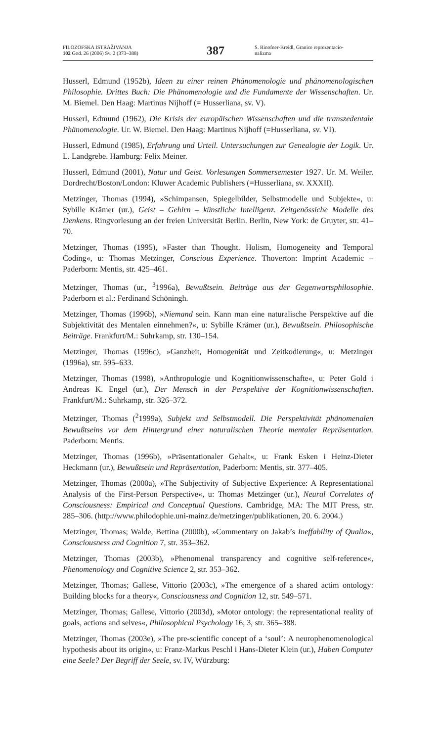FILOZOFSKA ISTRAŽIVANJA
102 God. 26 (2006) Sv. 2 (373–388)
387
S. Rinofner-Kreidl, Granice reprezentacio-
nalizma
Husserl, Edmund (1952b), Ideen zu einer reinen Phänomenologie und phänomenologischen Philosophie. Drittes Buch: Die Phänomenologie und die Fundamente der Wissenschaften. Ur. M. Biemel. Den Haag: Martinus Nijhoff (= Husserliana, sv. V).
Husserl, Edmund (1962), Die Krisis der europäischen Wissenschaften und die transzedentale Phänomenologie. Ur. W. Biemel. Den Haag: Martinus Nijhoff (=Husserliana, sv. VI).
Husserl, Edmund (1985), Erfahrung und Urteil. Untersuchungen zur Genealogie der Logik. Ur. L. Landgrebe. Hamburg: Felix Meiner.
Husserl, Edmund (2001), Natur und Geist. Vorlesungen Sommersemester 1927. Ur. M. Weiler. Dordrecht/Boston/London: Kluwer Academic Publishers (=Husserliana, sv. XXXII).
Metzinger, Thomas (1994), »Schimpansen, Spiegelbilder, Selbstmodelle und Subjekte«, u: Sybille Krämer (ur.), Geist – Gehirn – künstliche Intelligenz. Zeitgenössiche Modelle des Denkens. Ringvorlesung an der freien Universität Berlin. Berlin, New York: de Gruyter, str. 41–70.
Metzinger, Thomas (1995), »Faster than Thought. Holism, Homogeneity and Temporal Coding«, u: Thomas Metzinger, Conscious Experience. Thoverton: Imprint Academic – Paderborn: Mentis, str. 425–461.
Metzinger, Thomas (ur., <sup>3</sup>1996a), Bewußtsein. Beiträge aus der Gegenwartsphilosophie. Paderborn et al.: Ferdinand Schöningh.
Metzinger, Thomas (1996b), »Niemand sein. Kann man eine naturalische Perspektive auf die Subjektivität des Mentalen einnehmen?«, u: Sybille Krämer (ur.), Bewußtsein. Philosophische Beiträge. Frankfurt/M.: Suhrkamp, str. 130–154.
Metzinger, Thomas (1996c), »Ganzheit, Homogenität und Zeitkodierung«, u: Metzinger (1996a), str. 595–633.
Metzinger, Thomas (1998), »Anthropologie und Kognitionwissenschafte«, u: Peter Gold i Andreas K. Engel (ur.), Der Mensch in der Perspektive der Kognitionwissenschaften. Frankfurt/M.: Suhrkamp, str. 326–372.
Metzinger, Thomas (<sup>2</sup>1999a), Subjekt und Selbstmodell. Die Perspektivität phänomenalen Bewußtseins vor dem Hintergrund einer naturalischen Theorie mentaler Repräsentation. Paderborn: Mentis.
Metzinger, Thomas (1996b), »Präsentationaler Gehalt«, u: Frank Esken i Heinz-Dieter Heckmann (ur.), Bewußtsein und Repräsentation, Paderborn: Mentis, str. 377–405.
Metzinger, Thomas (2000a), »The Subjectivity of Subjective Experience: A Representational Analysis of the First-Person Perspective«, u: Thomas Metzinger (ur.), Neural Correlates of Consciousness: Empirical and Conceptual Questions. Cambridge, MA: The MIT Press, str. 285–306. (http://www.philodophie.uni-mainz.de/metzinger/publikationen, 20. 6. 2004.)
Metzinger, Thomas; Walde, Bettina (2000b), »Commentary on Jakab’s Ineffability of Qualia«, Consciousness and Cognition 7, str. 353–362.
Metzinger, Thomas (2003b), »Phenomenal transparency and cognitive self-reference«, Phenomenology and Cognitive Science 2, str. 353–362.
Metzinger, Thomas; Gallese, Vittorio (2003c), »The emergence of a shared actim ontology: Building blocks for a theory«, Consciousness and Cognition 12, str. 549–571.
Metzinger, Thomas; Gallese, Vittorio (2003d), »Motor ontology: the representational reality of goals, actions and selves«, Philosophical Psychology 16, 3, str. 365–388.
Metzinger, Thomas (2003e), »The pre-scientific concept of a ‘soul’: A neurophenomenological hypothesis about its origin«, u: Franz-Markus Peschl i Hans-Dieter Klein (ur.), Haben Computer eine Seele? Der Begriff der Seele, sv. IV, Würzburg: